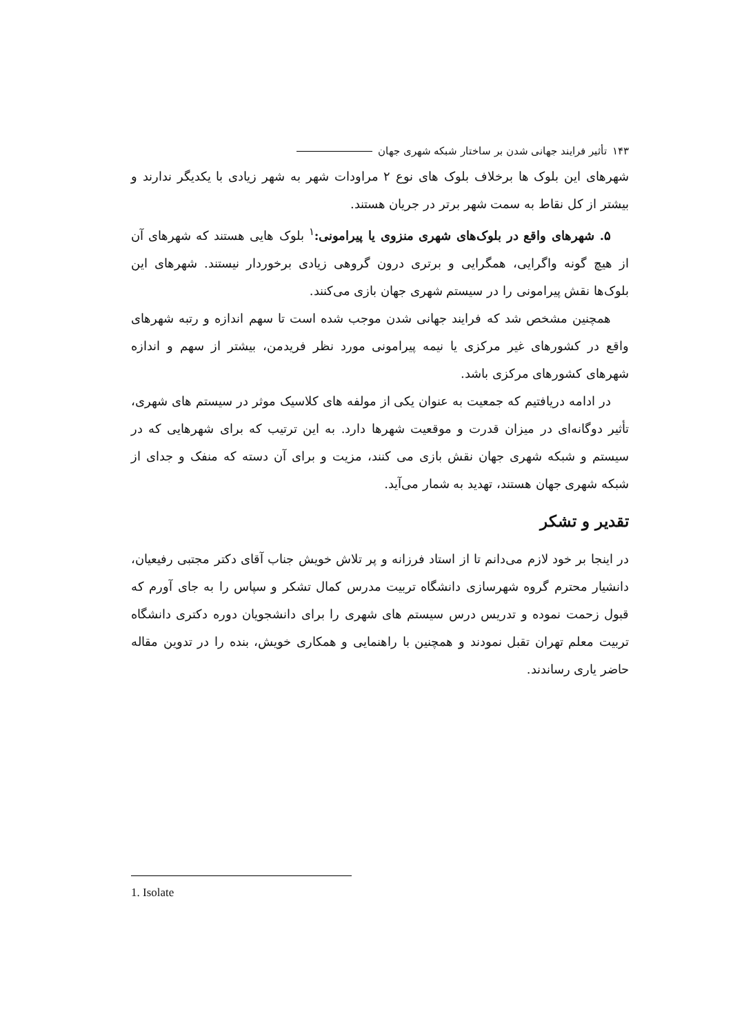۱۴۳ تأثیر فرایند جهانی شدن بر ساختار شبکه شهری جهان
شهرهای این بلوک ها برخلاف بلوک های نوع ۲ مراودات شهر به شهر زیادی با یکدیگر ندارند و بیشتر از کل نقاط به سمت شهر برتر در جریان هستند.
۵. شهرهای واقع در بلوک‌های شهری منزوی یا پیرامونی:<sup>۱</sup> بلوک هایی هستند که شهرهای آن از هیچ گونه واگرایی، همگرایی و برتری درون گروهی زیادی برخوردار نیستند. شهرهای این بلوک‌ها نقش پیرامونی را در سیستم شهری جهان بازی می‌کنند.
همچنین مشخص شد که فرایند جهانی شدن موجب شده است تا سهم اندازه و رتبه شهرهای واقع در کشورهای غیر مرکزی یا نیمه پیرامونی مورد نظر فریدمن، بیشتر از سهم و اندازه شهرهای کشورهای مرکزی باشد.
در ادامه دریافتیم که جمعیت به عنوان یکی از مولفه های کلاسیک موثر در سیستم های شهری، تأثیر دوگانه‌ای در میزان قدرت و موقعیت شهرها دارد. به این ترتیب که برای شهرهایی که در سیستم و شبکه شهری جهان نقش بازی می کنند، مزیت و برای آن دسته که منفک و جدای از شبکه شهری جهان هستند، تهدید به شمار می‌آید.
تقدیر و تشکر
در اینجا بر خود لازم می‌دانم تا از استاد فرزانه و پر تلاش خویش جناب آقای دکتر مجتبی رفیعیان، دانشیار محترم گروه شهرسازی دانشگاه تربیت مدرس کمال تشکر و سپاس را به جای آورم که قبول زحمت نموده و تدریس درس سیستم های شهری را برای دانشجویان دوره دکتری دانشگاه تربیت معلم تهران تقبل نمودند و همچنین با راهنمایی و همکاری خویش، بنده را در تدوین مقاله حاضر یاری رساندند.
1. Isolate